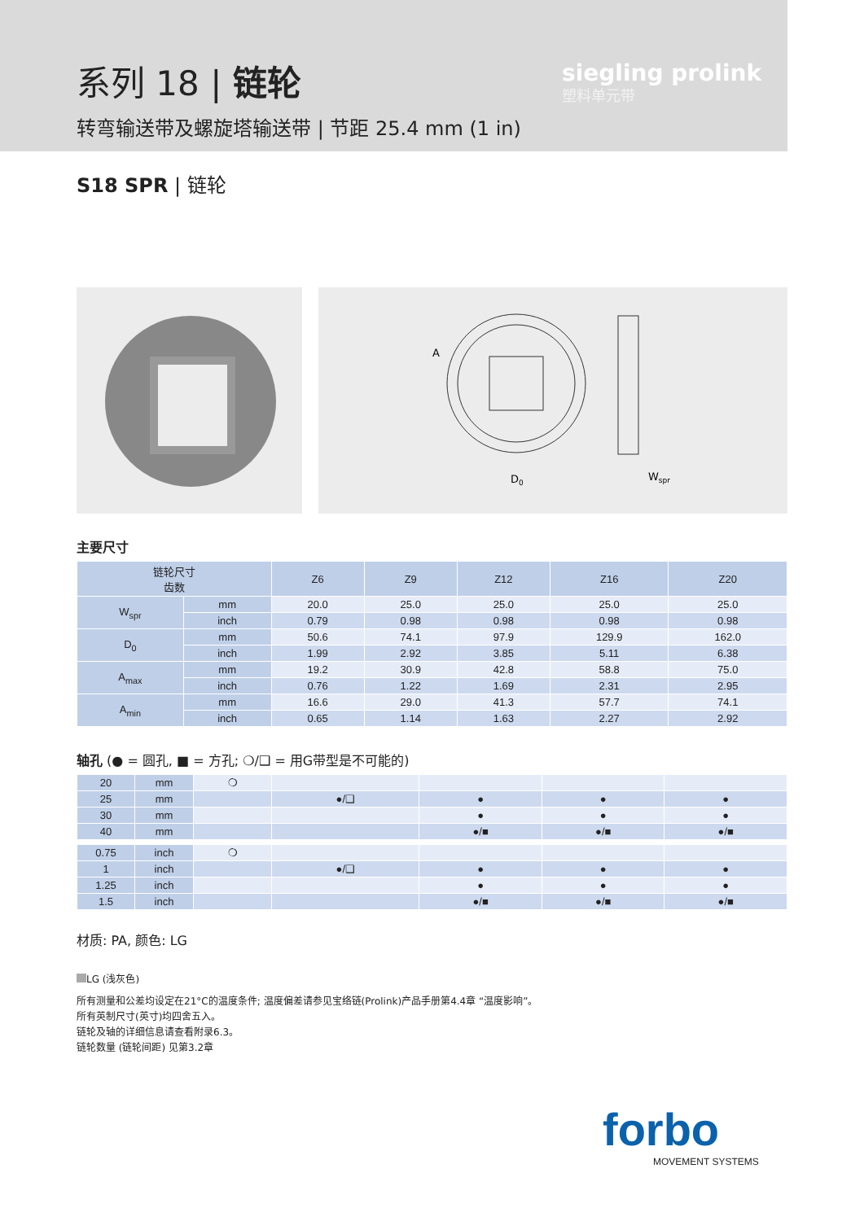系列 18 | 链轮
转弯输送带及螺旋塔输送带 | 节距 25.4 mm (1 in)
siegling prolink
塑料单元带
S18 SPR | 链轮
D0
Wspr
A
主要尺寸
| 链轮尺寸 齿数 | | Z6 | Z9 | Z12 | Z16 | Z20 |
| --- | --- | --- | --- | --- | --- | --- |
| W<sub>spr</sub> | mm | 20.0 | 25.0 | 25.0 | 25.0 | 25.0 |
| | inch | 0.79 | 0.98 | 0.98 | 0.98 | 0.98 |
| D<sub>0</sub> | mm | 50.6 | 74.1 | 97.9 | 129.9 | 162.0 |
| | inch | 1.99 | 2.92 | 3.85 | 5.11 | 6.38 |
| A<sub>max</sub> | mm | 19.2 | 30.9 | 42.8 | 58.8 | 75.0 |
| | inch | 0.76 | 1.22 | 1.69 | 2.31 | 2.95 |
| A<sub>min</sub> | mm | 16.6 | 29.0 | 41.3 | 57.7 | 74.1 |
| | inch | 0.65 | 1.14 | 1.63 | 2.27 | 2.92 |
轴孔 (● = 圆孔, ■ = 方孔; ❍/❑ = 用G带型是不可能的)
| 20 | mm | ❍ | | | | |
| 25 | mm | | ●/❑ | ● | ● | ● |
| 30 | mm | | | ● | ● | ● |
| 40 | mm | | | ●/■ | ●/■ | ●/■ |
| 0.75 | inch | ❍ | | | | |
| 1 | inch | | ●/❑ | ● | ● | ● |
| 1.25 | inch | | | ● | ● | ● |
| 1.5 | inch | | | ●/■ | ●/■ | ●/■ |
材质: PA, 颜色: LG
LG (浅灰色)
所有测量和公差均设定在21°C的温度条件; 温度偏差请参见宝络链(Prolink)产品手册第4.4章 “温度影响”。
所有英制尺寸(英寸)均四舍五入。
链轮及轴的详细信息请查看附录6.3。
链轮数量 (链轮间距) 见第3.2章
forbo
MOVEMENT SYSTEMS